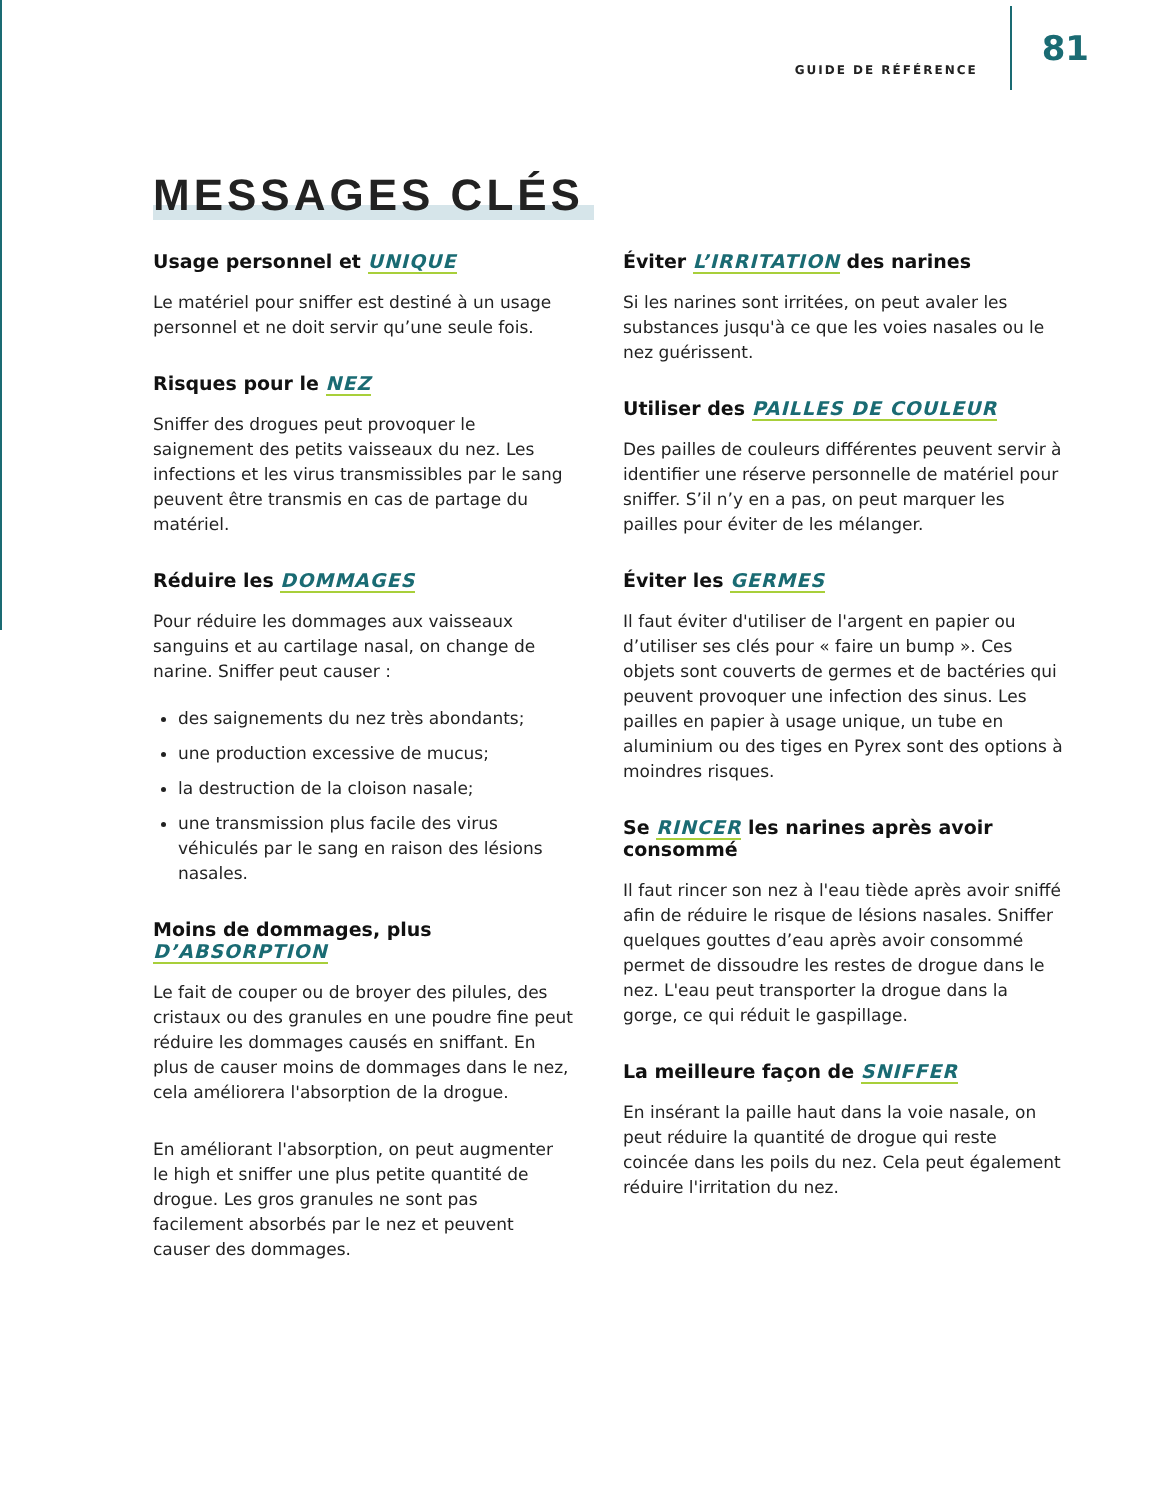GUIDE DE RÉFÉRENCE 81
MESSAGES CLÉS
Usage personnel et UNIQUE
Le matériel pour sniffer est destiné à un usage personnel et ne doit servir qu’une seule fois.
Risques pour le NEZ
Sniffer des drogues peut provoquer le saignement des petits vaisseaux du nez. Les infections et les virus transmissibles par le sang peuvent être transmis en cas de partage du matériel.
Réduire les DOMMAGES
Pour réduire les dommages aux vaisseaux sanguins et au cartilage nasal, on change de narine. Sniffer peut causer :
des saignements du nez très abondants;
une production excessive de mucus;
la destruction de la cloison nasale;
une transmission plus facile des virus véhiculés par le sang en raison des lésions nasales.
Moins de dommages, plus
D’ABSORPTION
Le fait de couper ou de broyer des pilules, des cristaux ou des granules en une poudre fine peut réduire les dommages causés en sniffant. En plus de causer moins de dommages dans le nez, cela améliorera l'absorption de la drogue.
En améliorant l'absorption, on peut augmenter le high et sniffer une plus petite quantité de drogue. Les gros granules ne sont pas facilement absorbés par le nez et peuvent causer des dommages.
Éviter L’IRRITATION des narines
Si les narines sont irritées, on peut avaler les substances jusqu'à ce que les voies nasales ou le nez guérissent.
Utiliser des PAILLES DE COULEUR
Des pailles de couleurs différentes peuvent servir à identifier une réserve personnelle de matériel pour sniffer. S’il n’y en a pas, on peut marquer les pailles pour éviter de les mélanger.
Éviter les GERMES
Il faut éviter d'utiliser de l'argent en papier ou d’utiliser ses clés pour « faire un bump ». Ces objets sont couverts de germes et de bactéries qui peuvent provoquer une infection des sinus. Les pailles en papier à usage unique, un tube en aluminium ou des tiges en Pyrex sont des options à moindres risques.
Se RINCER les narines après avoir consommé
Il faut rincer son nez à l'eau tiède après avoir sniffé afin de réduire le risque de lésions nasales. Sniffer quelques gouttes d’eau après avoir consommé permet de dissoudre les restes de drogue dans le nez. L'eau peut transporter la drogue dans la gorge, ce qui réduit le gaspillage.
La meilleure façon de SNIFFER
En insérant la paille haut dans la voie nasale, on peut réduire la quantité de drogue qui reste coincée dans les poils du nez. Cela peut également réduire l'irritation du nez.